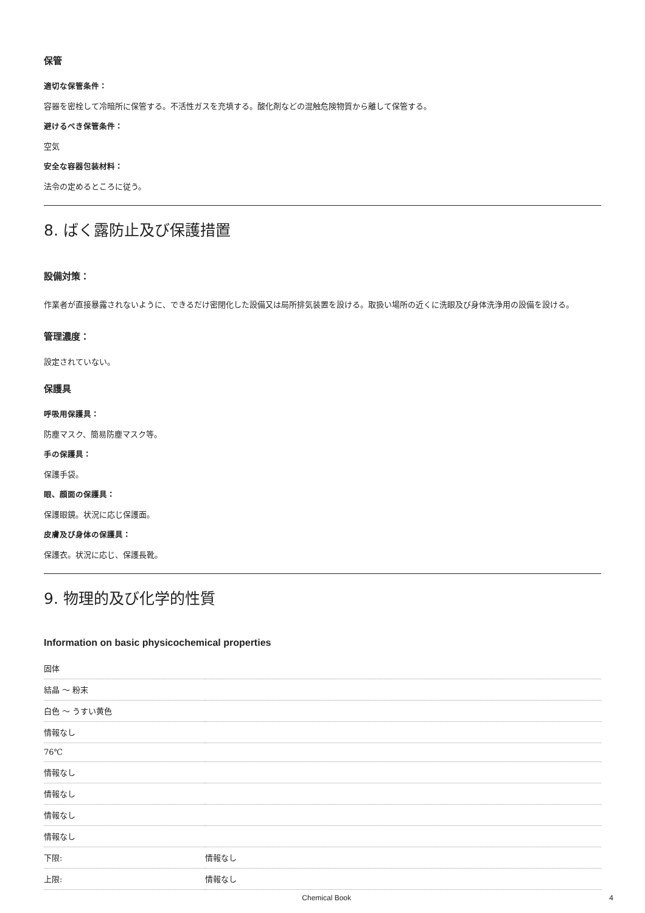保管
適切な保管条件：
容器を密栓して冷暗所に保管する。不活性ガスを充填する。酸化剤などの混触危険物質から離して保管する。
避けるべき保管条件：
空気
安全な容器包装材料：
法令の定めるところに従う。
8. ばく露防止及び保護措置
設備対策：
作業者が直接暴露されないように、できるだけ密閉化した設備又は局所排気装置を設ける。取扱い場所の近くに洗眼及び身体洗浄用の設備を設ける。
管理濃度：
設定されていない。
保護具
呼吸用保護具：
防塵マスク、簡易防塵マスク等。
手の保護具：
保護手袋。
眼、顔面の保護具：
保護眼鏡。状況に応じ保護面。
皮膚及び身体の保護具：
保護衣。状況に応じ、保護長靴。
9. 物理的及び化学的性質
Information on basic physicochemical properties
| 固体 | |
| 結晶 ～ 粉末 | |
| 白色 ～ うすい黄色 | |
| 情報なし | |
| 76℃ | |
| 情報なし | |
| 情報なし | |
| 情報なし | |
| 情報なし | |
| 下限: | 情報なし |
| 上限: | 情報なし |
Chemical Book 4